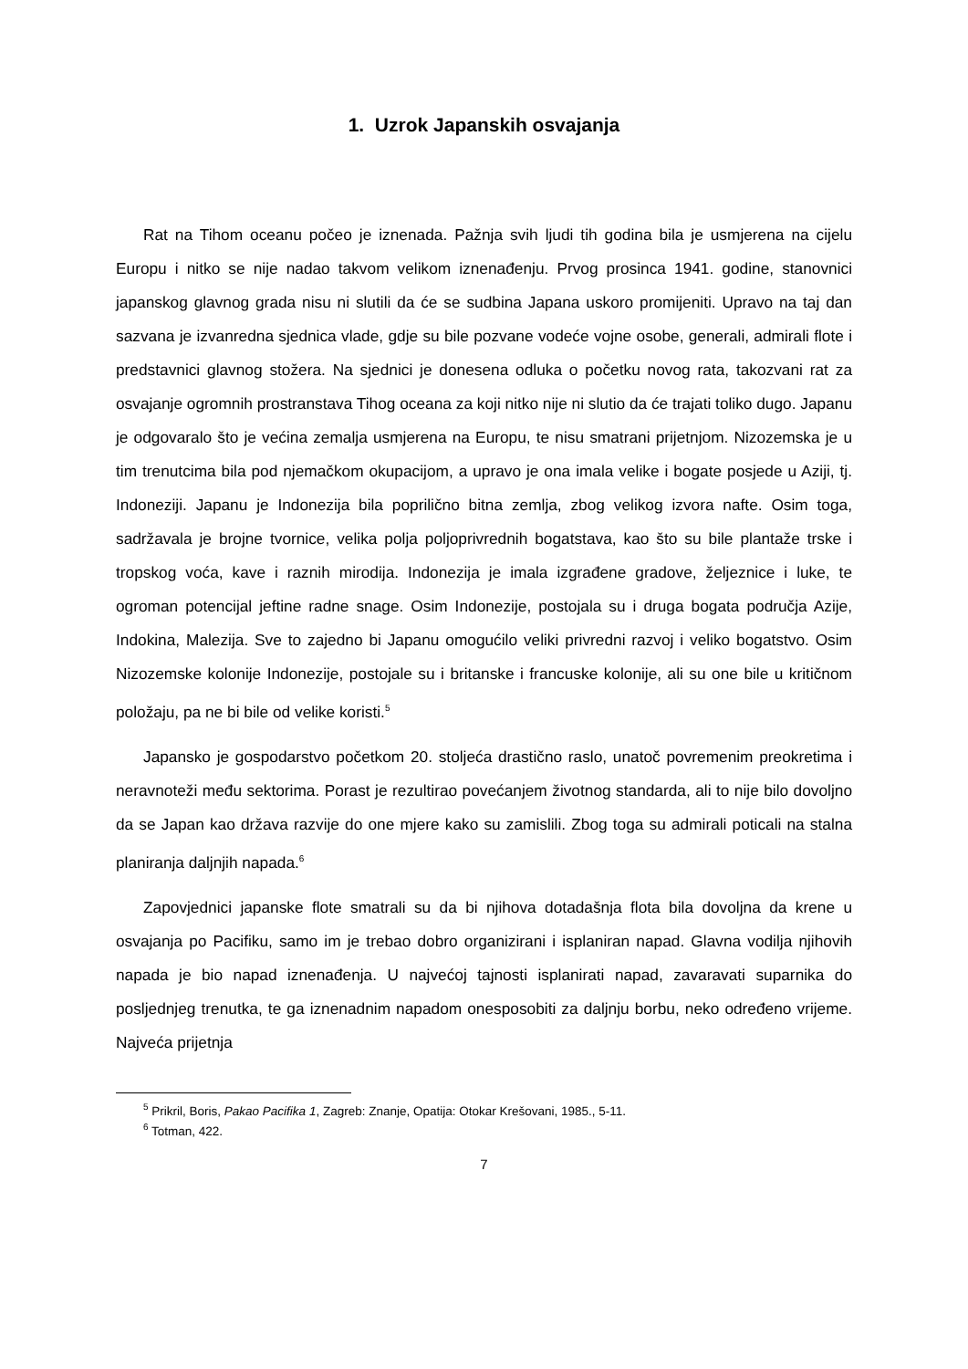1. Uzrok Japanskih osvajanja
Rat na Tihom oceanu počeo je iznenada. Pažnja svih ljudi tih godina bila je usmjerena na cijelu Europu i nitko se nije nadao takvom velikom iznenađenju. Prvog prosinca 1941. godine, stanovnici japanskog glavnog grada nisu ni slutili da će se sudbina Japana uskoro promijeniti. Upravo na taj dan sazvana je izvanredna sjednica vlade, gdje su bile pozvane vodeće vojne osobe, generali, admirali flote i predstavnici glavnog stožera. Na sjednici je donesena odluka o početku novog rata, takozvani rat za osvajanje ogromnih prostranstava Tihog oceana za koji nitko nije ni slutio da će trajati toliko dugo. Japanu je odgovaralo što je većina zemalja usmjerena na Europu, te nisu smatrani prijetnjom. Nizozemska je u tim trenutcima bila pod njemačkom okupacijom, a upravo je ona imala velike i bogate posjede u Aziji, tj. Indoneziji. Japanu je Indonezija bila poprilično bitna zemlja, zbog velikog izvora nafte. Osim toga, sadržavala je brojne tvornice, velika polja poljoprivrednih bogatstava, kao što su bile plantaže trske i tropskog voća, kave i raznih mirodija. Indonezija je imala izgrađene gradove, željeznice i luke, te ogroman potencijal jeftine radne snage. Osim Indonezije, postojala su i druga bogata područja Azije, Indokina, Malezija. Sve to zajedno bi Japanu omogućilo veliki privredni razvoj i veliko bogatstvo. Osim Nizozemske kolonije Indonezije, postojale su i britanske i francuske kolonije, ali su one bile u kritičnom položaju, pa ne bi bile od velike koristi.<sup>5</sup>
Japansko je gospodarstvo početkom 20. stoljeća drastično raslo, unatoč povremenim preokretima i neravnoteži među sektorima. Porast je rezultirao povećanjem životnog standarda, ali to nije bilo dovoljno da se Japan kao država razvije do one mjere kako su zamislili. Zbog toga su admirali poticali na stalna planiranja daljnjih napada.<sup>6</sup>
Zapovjednici japanske flote smatrali su da bi njihova dotadašnja flota bila dovoljna da krene u osvajanja po Pacifiku, samo im je trebao dobro organizirani i isplaniran napad. Glavna vodilja njihovih napada je bio napad iznenađenja. U najvećoj tajnosti isplanirati napad, zavaravati suparnika do posljednjeg trenutka, te ga iznenadnim napadom onesposobiti za daljnju borbu, neko određeno vrijeme. Najveća prijetnja
<sup>5</sup> Prikril, Boris, Pakao Pacifika 1, Zagreb: Znanje, Opatija: Otokar Krešovani, 1985., 5-11.
<sup>6</sup> Totman, 422.
7